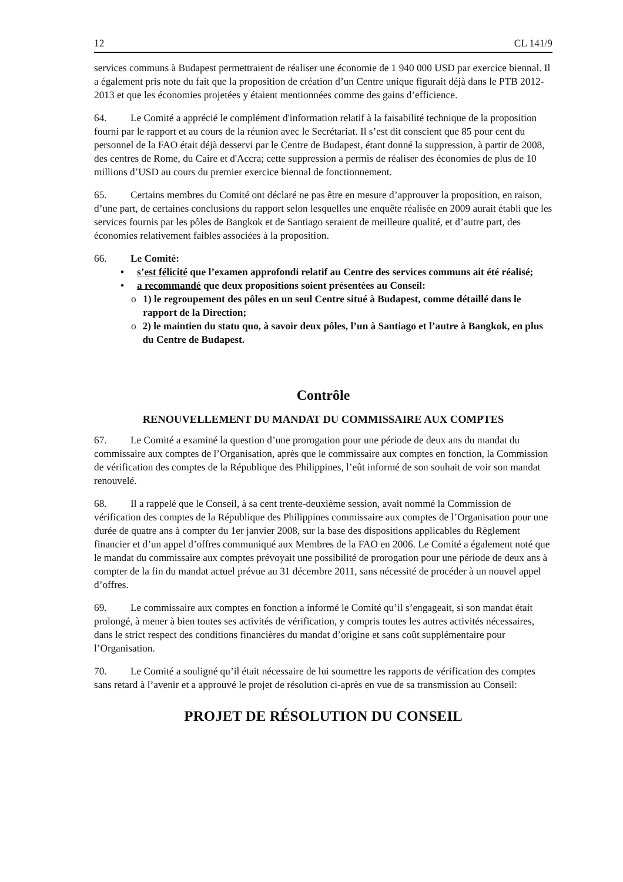12 CL 141/9
services communs à Budapest permettraient de réaliser une économie de 1 940 000 USD par exercice biennal. Il a également pris note du fait que la proposition de création d’un Centre unique figurait déjà dans le PTB 2012-2013 et que les économies projetées y étaient mentionnées comme des gains d’efficience.
64. Le Comité a apprécié le complément d'information relatif à la faisabilité technique de la proposition fourni par le rapport et au cours de la réunion avec le Secrétariat. Il s’est dit conscient que 85 pour cent du personnel de la FAO était déjà desservi par le Centre de Budapest, étant donné la suppression, à partir de 2008, des centres de Rome, du Caire et d'Accra; cette suppression a permis de réaliser des économies de plus de 10 millions d’USD au cours du premier exercice biennal de fonctionnement.
65. Certains membres du Comité ont déclaré ne pas être en mesure d’approuver la proposition, en raison, d’une part, de certaines conclusions du rapport selon lesquelles une enquête réalisée en 2009 aurait établi que les services fournis par les pôles de Bangkok et de Santiago seraient de meilleure qualité, et d’autre part, des économies relativement faibles associées à la proposition.
66. Le Comité:
• s’est félicité que l’examen approfondi relatif au Centre des services communs ait été réalisé;
• a recommandé que deux propositions soient présentées au Conseil:
o 1) le regroupement des pôles en un seul Centre situé à Budapest, comme détaillé dans le rapport de la Direction;
o 2) le maintien du statu quo, à savoir deux pôles, l’un à Santiago et l’autre à Bangkok, en plus du Centre de Budapest.
Contrôle
RENOUVELLEMENT DU MANDAT DU COMMISSAIRE AUX COMPTES
67. Le Comité a examiné la question d’une prorogation pour une période de deux ans du mandat du commissaire aux comptes de l’Organisation, après que le commissaire aux comptes en fonction, la Commission de vérification des comptes de la République des Philippines, l’eût informé de son souhait de voir son mandat renouvelé.
68. Il a rappelé que le Conseil, à sa cent trente-deuxième session, avait nommé la Commission de vérification des comptes de la République des Philippines commissaire aux comptes de l’Organisation pour une durée de quatre ans à compter du 1er janvier 2008, sur la base des dispositions applicables du Règlement financier et d’un appel d’offres communiqué aux Membres de la FAO en 2006. Le Comité a également noté que le mandat du commissaire aux comptes prévoyait une possibilité de prorogation pour une période de deux ans à compter de la fin du mandat actuel prévue au 31 décembre 2011, sans nécessité de procéder à un nouvel appel d’offres.
69. Le commissaire aux comptes en fonction a informé le Comité qu’il s’engageait, si son mandat était prolongé, à mener à bien toutes ses activités de vérification, y compris toutes les autres activités nécessaires, dans le strict respect des conditions financières du mandat d’origine et sans coût supplémentaire pour l’Organisation.
70. Le Comité a souligné qu’il était nécessaire de lui soumettre les rapports de vérification des comptes sans retard à l’avenir et a approuvé le projet de résolution ci-après en vue de sa transmission au Conseil:
PROJET DE RÉSOLUTION DU CONSEIL